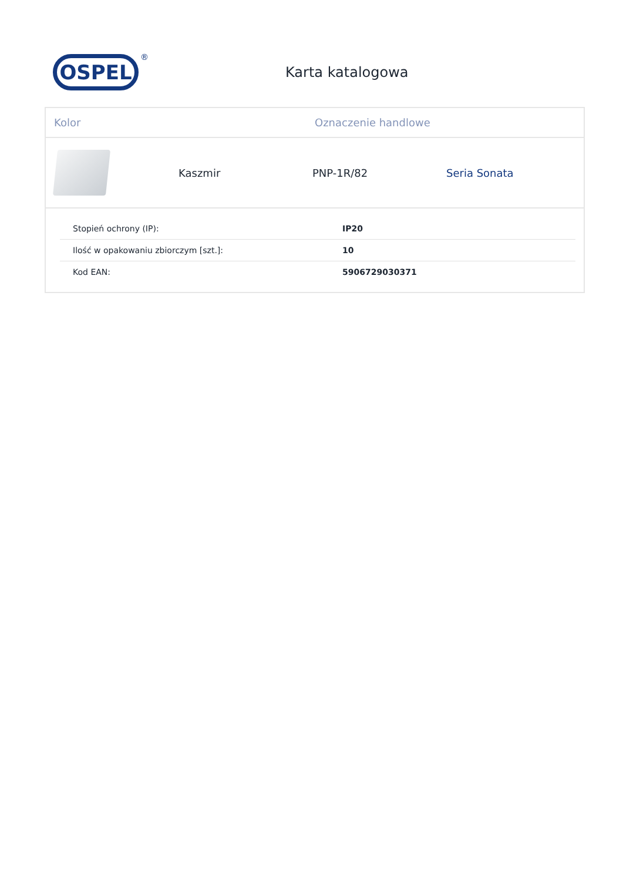OSPEL<sup>®</sup>
Karta katalogowa
Kolor Oznaczenie handlowe
Kaszmir PNP-1R/82 Seria Sonata
| Stopień ochrony (IP): | IP20 |
| Ilość w opakowaniu zbiorczym [szt.]: | 10 |
| Kod EAN: | 5906729030371 |